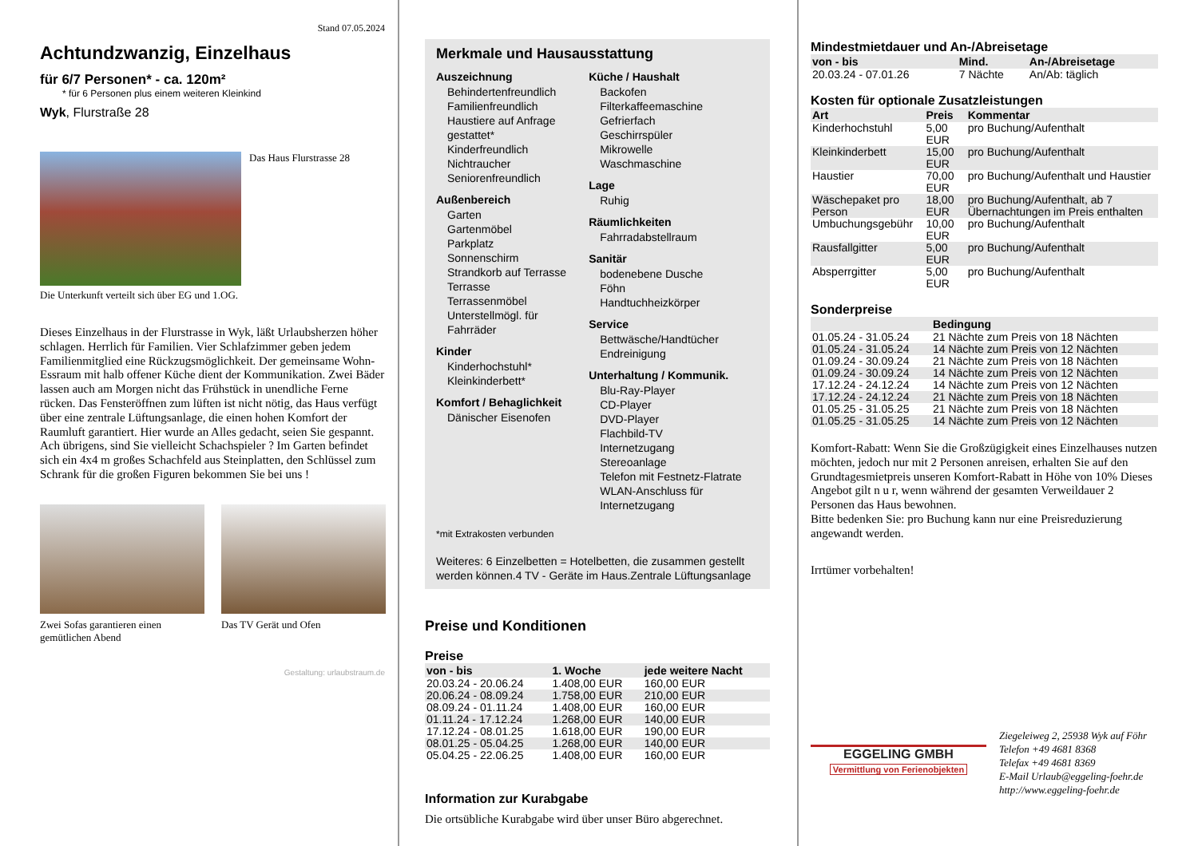Stand 07.05.2024
Achtundzwanzig, Einzelhaus
für 6/7 Personen* - ca. 120m²
* für 6 Personen plus einem weiteren Kleinkind
Wyk, Flurstraße 28
Das Haus Flurstrasse 28
Die Unterkunft verteilt sich über EG und 1.OG.
Dieses Einzelhaus in der Flurstrasse in Wyk, läßt Urlaubsherzen höher schlagen. Herrlich für Familien. Vier Schlafzimmer geben jedem Familienmitglied eine Rückzugsmöglichkeit. Der gemeinsame Wohn- Essraum mit halb offener Küche dient der Kommunikation. Zwei Bäder lassen auch am Morgen nicht das Frühstück in unendliche Ferne rücken. Das Fensteröffnen zum lüften ist nicht nötig, das Haus verfügt über eine zentrale Lüftungsanlage, die einen hohen Komfort der Raumluft garantiert. Hier wurde an Alles gedacht, seien Sie gespannt. Ach übrigens, sind Sie vielleicht Schachspieler ? Im Garten befindet sich ein 4x4 m großes Schachfeld aus Steinplatten, den Schlüssel zum Schrank für die großen Figuren bekommen Sie bei uns !
Zwei Sofas garantieren einen gemütlichen Abend
Das TV Gerät und Ofen
Gestaltung: urlaubstraum.de
Merkmale und Hausausstattung
Auszeichnung
Behindertenfreundlich
Familienfreundlich
Haustiere auf Anfrage gestattet*
Kinderfreundlich
Nichtraucher
Seniorenfreundlich
Außenbereich
Garten
Gartenmöbel
Parkplatz
Sonnenschirm
Strandkorb auf Terrasse
Terrasse
Terrassenmöbel
Unterstellmögl. für Fahrräder
Kinder
Kinderhochstuhl*
Kleinkinderbett*
Komfort / Behaglichkeit
Dänischer Eisenofen
Küche / Haushalt
Backofen
Filterkaffeemaschine
Gefrierfach
Geschirrspüler
Mikrowelle
Waschmaschine
Lage
Ruhig
Räumlichkeiten
Fahrradabstellraum
Sanitär
bodenebene Dusche
Föhn
Handtuchheizkörper
Service
Bettwäsche/Handtücher
Endreinigung
Unterhaltung / Kommunik.
Blu-Ray-Player
CD-Player
DVD-Player
Flachbild-TV
Internetzugang
Stereoanlage
Telefon mit Festnetz-Flatrate
WLAN-Anschluss für Internetzugang
*mit Extrakosten verbunden
Weiteres: 6 Einzelbetten = Hotelbetten, die zusammen gestellt werden können.4 TV - Geräte im Haus.Zentrale Lüftungsanlage
Preise und Konditionen
Preise
| von - bis | 1. Woche | jede weitere Nacht |
| --- | --- | --- |
| 20.03.24 - 20.06.24 | 1.408,00 EUR | 160,00 EUR |
| 20.06.24 - 08.09.24 | 1.758,00 EUR | 210,00 EUR |
| 08.09.24 - 01.11.24 | 1.408,00 EUR | 160,00 EUR |
| 01.11.24 - 17.12.24 | 1.268,00 EUR | 140,00 EUR |
| 17.12.24 - 08.01.25 | 1.618,00 EUR | 190,00 EUR |
| 08.01.25 - 05.04.25 | 1.268,00 EUR | 140,00 EUR |
| 05.04.25 - 22.06.25 | 1.408,00 EUR | 160,00 EUR |
Information zur Kurabgabe
Die ortsübliche Kurabgabe wird über unser Büro abgerechnet.
Mindestmietdauer und An-/Abreisetage
| von - bis | Mind. | An-/Abreisetage |
| --- | --- | --- |
| 20.03.24 - 07.01.26 | 7 Nächte | An/Ab: täglich |
Kosten für optionale Zusatzleistungen
| Art | Preis | Kommentar |
| --- | --- | --- |
| Kinderhochstuhl | 5,00 EUR | pro Buchung/Aufenthalt |
| Kleinkinderbett | 15,00 EUR | pro Buchung/Aufenthalt |
| Haustier | 70,00 EUR | pro Buchung/Aufenthalt und Haustier |
| Wäschepaket pro Person | 18,00 EUR | pro Buchung/Aufenthalt, ab 7 Übernachtungen im Preis enthalten |
| Umbuchungsgebühr | 10,00 EUR | pro Buchung/Aufenthalt |
| Rausfallgitter | 5,00 EUR | pro Buchung/Aufenthalt |
| Absperrgitter | 5,00 EUR | pro Buchung/Aufenthalt |
Sonderpreise
| | Bedingung |
| --- | --- |
| 01.05.24 - 31.05.24 | 21 Nächte zum Preis von 18 Nächten |
| 01.05.24 - 31.05.24 | 14 Nächte zum Preis von 12 Nächten |
| 01.09.24 - 30.09.24 | 21 Nächte zum Preis von 18 Nächten |
| 01.09.24 - 30.09.24 | 14 Nächte zum Preis von 12 Nächten |
| 17.12.24 - 24.12.24 | 14 Nächte zum Preis von 12 Nächten |
| 17.12.24 - 24.12.24 | 21 Nächte zum Preis von 18 Nächten |
| 01.05.25 - 31.05.25 | 21 Nächte zum Preis von 18 Nächten |
| 01.05.25 - 31.05.25 | 14 Nächte zum Preis von 12 Nächten |
Komfort-Rabatt: Wenn Sie die Großzügigkeit eines Einzelhauses nutzen möchten, jedoch nur mit 2 Personen anreisen, erhalten Sie auf den Grundtagesmietpreis unseren Komfort-Rabatt in Höhe von 10% Dieses Angebot gilt n u r, wenn während der gesamten Verweildauer 2 Personen das Haus bewohnen.
Bitte bedenken Sie: pro Buchung kann nur eine Preisreduzierung angewandt werden.
Irrtümer vorbehalten!
EGGELING GMBH
Vermittlung von Ferienobjekten
Ziegeleiweg 2, 25938 Wyk auf Föhr
Telefon +49 4681 8368
Telefax +49 4681 8369
E-Mail Urlaub@eggeling-foehr.de
http://www.eggeling-foehr.de